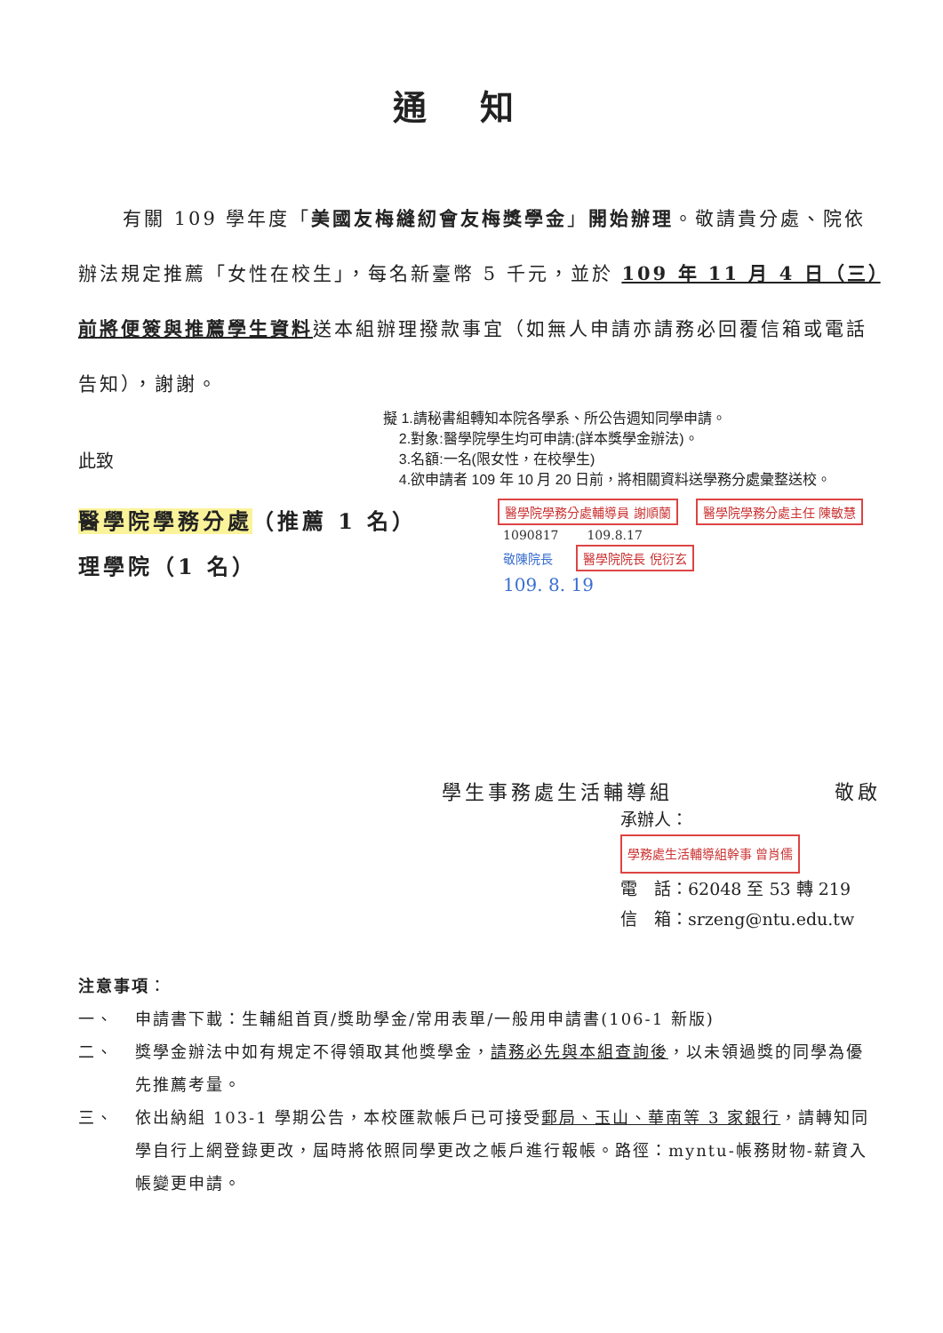通知
有關 109 學年度「美國友梅縫紉會友梅獎學金」開始辦理。敬請貴分處、院依辦法規定推薦「女性在校生」，每名新臺幣 5 千元，並於 109 年 11 月 4 日（三）前將便簽與推薦學生資料送本組辦理撥款事宜（如無人申請亦請務必回覆信箱或電話告知），謝謝。
此致
擬 1.請秘書組轉知本院各學系、所公告週知同學申請。
2.對象:醫學院學生均可申請:(詳本獎學金辦法)。
3.名額:一名(限女性，在校學生)
4.欲申請者 109 年 10 月 20 日前，將相關資料送學務分處彙整送校。
醫學院學務分處（推薦 1 名）
理學院（1 名）
醫學院學務分處輔導員 謝順蘭 醫學院學務分處主任 陳敏慧
1090817 109.8.17
敬陳院長 醫學院院長 倪衍玄
109. 8. 19
學生事務處生活輔導組　　　　　　　敬啟
承辦人： 學務處生活輔導組幹事 曾肖儒
電　話：62048 至 53 轉 219
信　箱：srzeng@ntu.edu.tw
注意事項：
一、 申請書下載：生輔組首頁/獎助學金/常用表單/一般用申請書(106-1 新版)
二、 獎學金辦法中如有規定不得領取其他獎學金，請務必先與本組查詢後，以未領過獎的同學為優先推薦考量。
三、 依出納組 103-1 學期公告，本校匯款帳戶已可接受郵局、玉山、華南等 3 家銀行，請轉知同學自行上網登錄更改，屆時將依照同學更改之帳戶進行報帳。路徑：myntu-帳務財物-薪資入帳變更申請。